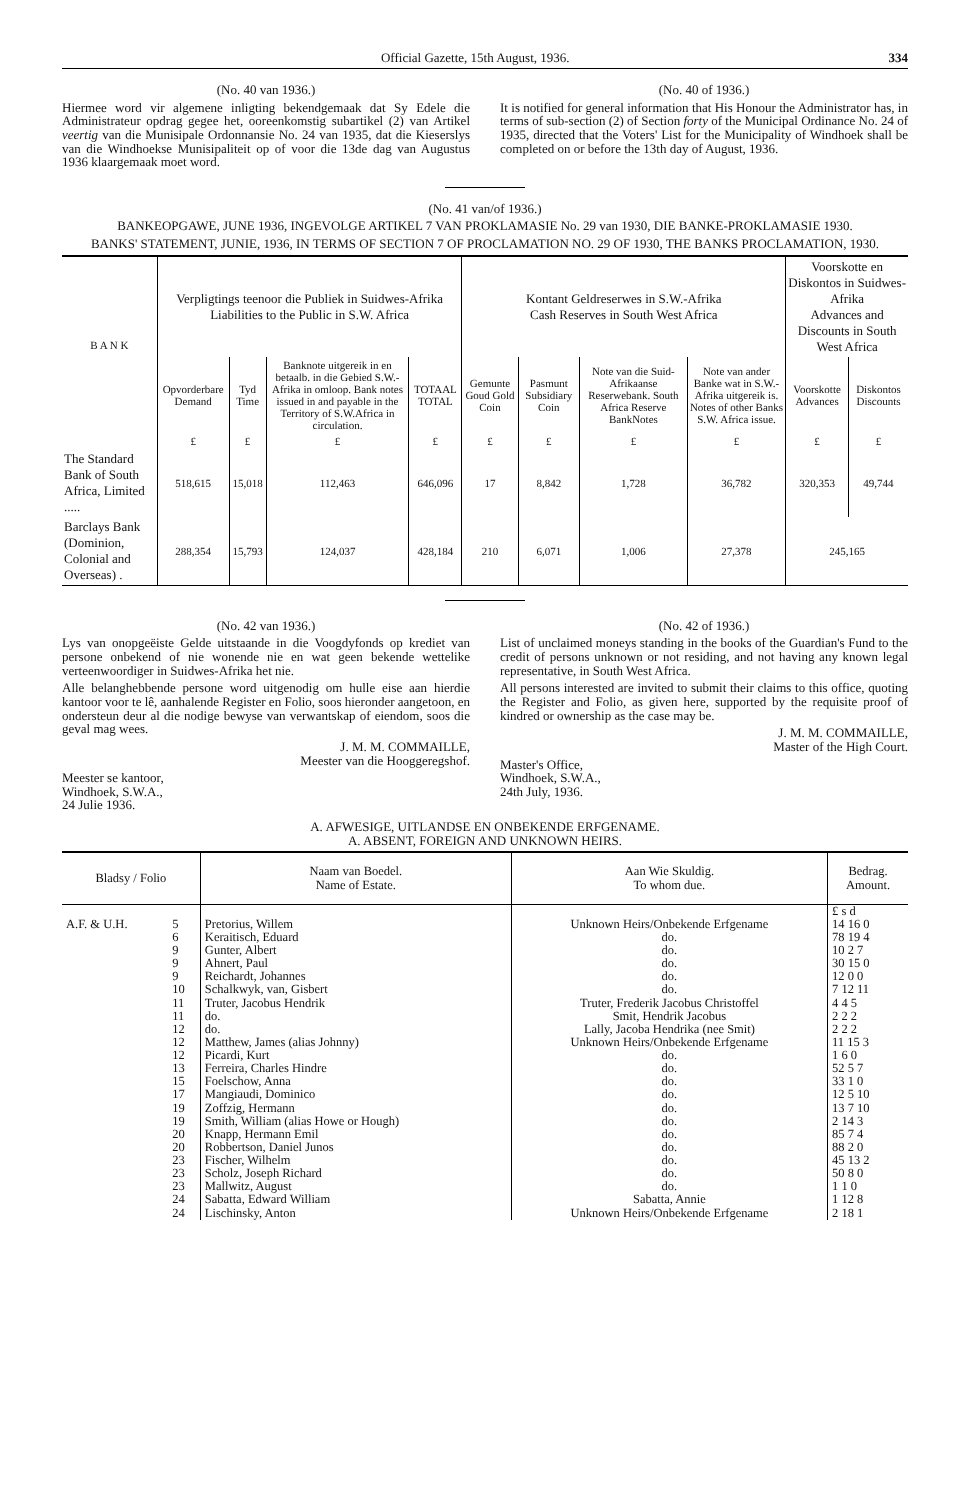Official Gazette, 15th August, 1936. 334
(No. 40 van 1936.)
Hiermee word vir algemene inligting bekendgemaak dat Sy Edele die Administrateur opdrag gegee het, ooreenkomstig subartikel (2) van Artikel veertig van die Munisipale Ordonnansie No. 24 van 1935, dat die Kieserslys van die Windhoekse Munisipaliteit op of voor die 13de dag van Augustus 1936 klaargemaak moet word.
(No. 40 of 1936.)
It is notified for general information that His Honour the Administrator has, in terms of sub-section (2) of Section forty of the Municipal Ordinance No. 24 of 1935, directed that the Voters' List for the Municipality of Windhoek shall be completed on or before the 13th day of August, 1936.
(No. 41 van/of 1936.)
BANKEOPGAWE, JUNE 1936, INGEVOLGE ARTIKEL 7 VAN PROKLAMASIE No. 29 van 1930, DIE BANKE-PROKLAMASIE 1930.
BANKS' STATEMENT, JUNIE, 1936, IN TERMS OF SECTION 7 OF PROCLAMATION NO. 29 OF 1930, THE BANKS PROCLAMATION, 1930.
| B A N K | Verpligtings teenoor die Publiek in Suidwes-Afrika Liabilities to the Public in S.W. Africa | | | | Kontant Geldreserwes in S.W.-Afrika Cash Reserves in South West Africa | | | | Voorskotte en Diskontos in Suidwes-Afrika Advances and Discounts in South West Africa | |
| --- | --- | --- | --- | --- | --- | --- | --- | --- | --- | --- |
| | Opvorderbare Demand | Tyd Time | Banknote uitgereik in en betaalb. in die Gebied S.W.-Afrika in omloop. Bank notes issued in and payable in the Territory of S.W.Africa in circulation. | TOTAAL TOTAL | Gemunte Goud Gold Coin | Pasmunt Subsidiary Coin | Note van die Suid-Afrikaanse Reserwebank. South Africa Reserve BankNotes | Note van ander Banke wat in S.W.-Afrika uitgereik is. Notes of other Banks S.W. Africa issue. | Voorskotte Advances | Diskontos Discounts |
| | £ | £ | £ | £ | £ | £ | £ | £ | £ | £ |
| The Standard Bank of South Africa, Limited ..... | 518,615 | 15,018 | 112,463 | 646,096 | 17 | 8,842 | 1,728 | 36,782 | 320,353 | 49,744 |
| Barclays Bank (Dominion, Colonial and Overseas) . | 288,354 | 15,793 | 124,037 | 428,184 | 210 | 6,071 | 1,006 | 27,378 | 245,165 | |
(No. 42 van 1936.)
Lys van onopgeëiste Gelde uitstaande in die Voogdyfonds op krediet van persone onbekend of nie wonende nie en wat geen bekende wettelike verteenwoordiger in Suidwes-Afrika het nie.
Alle belanghebbende persone word uitgenodig om hulle eise aan hierdie kantoor voor te lê, aanhalende Register en Folio, soos hieronder aangetoon, en ondersteun deur al die nodige bewyse van verwantskap of eiendom, soos die geval mag wees.
J. M. M. COMMAILLE,
Meester van die Hooggeregshof.
Meester se kantoor,
Windhoek, S.W.A.,
24 Julie 1936.
(No. 42 of 1936.)
List of unclaimed moneys standing in the books of the Guardian's Fund to the credit of persons unknown or not residing, and not having any known legal representative, in South West Africa.
All persons interested are invited to submit their claims to this office, quoting the Register and Folio, as given here, supported by the requisite proof of kindred or ownership as the case may be.
J. M. M. COMMAILLE,
Master of the High Court.
Master's Office,
Windhoek, S.W.A.,
24th July, 1936.
A. AFWESIGE, UITLANDSE EN ONBEKENDE ERFGENAME.
A. ABSENT, FOREIGN AND UNKNOWN HEIRS.
| Bladsy / Folio | | Naam van Boedel. Name of Estate. | Aan Wie Skuldig. To whom due. | Bedrag. Amount. |
| --- | --- | --- | --- | --- |
| | | | | £ s d |
| A.F. & U.H. | 5 | Pretorius, Willem | Unknown Heirs/Onbekende Erfgename | 14 16 0 |
| | 6 | Keraitisch, Eduard | do. | 78 19 4 |
| | 9 | Gunter, Albert | do. | 10 2 7 |
| | 9 | Ahnert, Paul | do. | 30 15 0 |
| | 9 | Reichardt, Johannes | do. | 12 0 0 |
| | 10 | Schalkwyk, van, Gisbert | do. | 7 12 11 |
| | 11 | Truter, Jacobus Hendrik | Truter, Frederik Jacobus Christoffel | 4 4 5 |
| | 11 | do. | Smit, Hendrik Jacobus | 2 2 2 |
| | 12 | do. | Lally, Jacoba Hendrika (nee Smit) | 2 2 2 |
| | 12 | Matthew, James (alias Johnny) | Unknown Heirs/Onbekende Erfgename | 11 15 3 |
| | 12 | Picardi, Kurt | do. | 1 6 0 |
| | 13 | Ferreira, Charles Hindre | do. | 52 5 7 |
| | 15 | Foelschow, Anna | do. | 33 1 0 |
| | 17 | Mangiaudi, Dominico | do. | 12 5 10 |
| | 19 | Zoffzig, Hermann | do. | 13 7 10 |
| | 19 | Smith, William (alias Howe or Hough) | do. | 2 14 3 |
| | 20 | Knapp, Hermann Emil | do. | 85 7 4 |
| | 20 | Robbertson, Daniel Junos | do. | 88 2 0 |
| | 23 | Fischer, Wilhelm | do. | 45 13 2 |
| | 23 | Scholz, Joseph Richard | do. | 50 8 0 |
| | 23 | Mallwitz, August | do. | 1 1 0 |
| | 24 | Sabatta, Edward William | Sabatta, Annie | 1 12 8 |
| | 24 | Lischinsky, Anton | Unknown Heirs/Onbekende Erfgename | 2 18 1 |